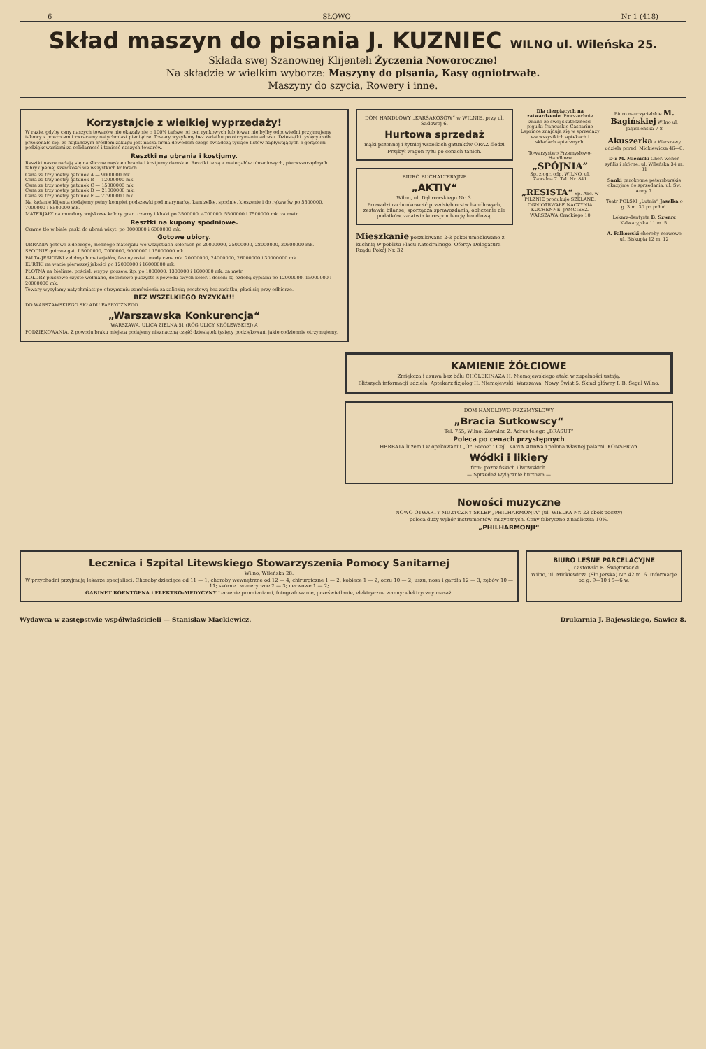6 SŁOWO Nr 1 (418)
Skład maszyn do pisania J. KUZNIEC WILNO ul. Wileńska 25.
Składa swej Szanownej Klijenteli Życzenia Noworoczne!
Na składzie w wielkim wyborze: Maszyny do pisania, Kasy ogniotrwałe.
Maszyny do szycia, Rowery i inne.
Korzystajcie z wielkiej wyprzedaży!
W razie, gdyby ceny naszych towarów nie okazały się o 100% tańsze od cen rynkowych lub towar nie byłby odpowiedni przyjmujemy takowy z powrotem i zwracamy natychmiast pieniądze. Towary wysyłamy bez zadatku po otrzymaniu adresu. Dziesiątki tysięcy osób przekonało się, że najtańszym źródłem zakupu jest nasza firma dowodem czego świadczą tysiące listów napływających z gorącemi podziękowaniami za solidarność i taniość naszych towarów.
Resztki na ubrania i kostjumy.
Resztki nasze nadają się na śliczne męskie ubrania i kostjumy damskie. Resztki te są z materjałów ubraniowych, pierwszorzędnych fabryk pełnej szerokości we wszystkich kolorach.
Cena za trzy metry gatunek A — 9000000 mk.
Cena za trzy metry gatunek B — 12000000 mk.
Cena za trzy metry gatunek C — 15000000 mk.
Cena za trzy metry gatunek D — 21000000 mk.
Cena za trzy metry gatunek E — 27900000 mk.
Na żądanie klijenta dodajemy pełny komplet podszewki pod marynarkę, kamizelkę, spodnie, kieszenie i do rękawów po 5500000, 7000000 i 8500000 mk.
MATERJAŁY na mundury wojskowe kolory gran. czarny i khaki po 3500000, 4700000, 5500000 i 7500000 mk. za metr.
Resztki na kupony spodniowe.
Czarne tło w białe paski do ubrań wizyt. po 3000000 i 6000000 mk.
Gotowe ubiory.
UBRANIA gotowe z dobrego, modnego materjału we wszystkich kolorach po 20000000, 25000000, 28000000, 30500000 mk.
SPODNIE gotowe gat. I 5000000, 7000000, 9000000 i 15000000 mk.
PALTA-JESIONKI z dobrych materjałów, fasony ostat. mody cena mk. 20000000, 24000000, 26000000 i 30000000 mk.
KURTKI na wacie pierwszej jakości po 12000000 i 16000000 mk.
PŁÓTNA na bieliznę, pościel, wsypy, poszew. itp. po 1000000, 1300000 i 1600000 mk. za metr.
KOŁDRY pluszowe czysto wełniane, deseniowe puszyste z powodu swych kolor. i deseni są ozdobą sypialni po 12000000, 15000000 i 20000000 mk.
Towary wysyłamy natychmiast po otrzymaniu zamówienia za zaliczką pocztową bez zadatku, płaci się przy odbiorze.
BEZ WSZELKIEGO RYZYKA!!!
DO WARSZAWSKIEGO SKŁADU FABRYCZNEGO
„Warszawska Konkurencja“
WARSZAWA, ULICA ZIELNA 51 (RÓG ULICY KRÓLEWSKIEJ) A
PODZIĘKOWANIA. Z powodu braku miejsca podajemy nieznaczną część dziesiątek tysięcy podziękowań, jakie codziennie otrzymujemy.
DOM HANDLOWY „KARSAKOSOW“ w WILNIE, przy ul. Sadowej 6.
Hurtowa sprzedaż
mąki pszennej i żytniej wszelkich gatunków ORAZ śledzi
Przybył wagon ryżu po cenach tanich.
BIURO BUCHALTERYJNE
„AKTIV“
Wilno, ul. Dąbrowskiego Nr. 3.
Prowadzi rachunkowość przedsiębiorstw handlowych, zestawia bilanse, sporządza sprawozdania, obliczenia dla podatków, załatwia korespondencję handlową.
Mieszkanie poszukiwane 2-3 pokoi umeblowane z kuchnią w pobliżu Placu Katedralnego. Oferty: Delegatura Rządu Pokój Nr. 32
Dla cierpiących na zatwardzenie. Powszechnie znane ze swej skuteczności pigułki francuskie Cascarine Leprince znajdują się w sprzedaży we wszystkich aptekach i składach aptecznych.
Towarzystwo Przemysłowo-Handlowe
„SPÓJNIA“
Sp. z ogr. odp. WILNO, ul. Zawalna 7. Tel. Nr. 841
„RESISTA“ Sp. Akc. w PILZNIE produkuje SZKLANE, OGNIOTRWAŁE NACZYNIA KUCHENNE. JAMCIESZ. WARSZAWA Czackiego 10
Biuro nauczycielskie M. Bagińskiej Wilno ul. Jagiellońska 7-8
Akuszerka z Warszawy udziela porad. Mickiewicza 46—6.
D-r M. Mienicki Chor. wener. syfilis i skórne. ul. Wileńska 34 m. 31
Sanki parokonne petersburskie okazyjnie do sprzedania. ul. Św. Anny 7.
Teatr POLSKI „Lutnia“ Jasełka o g. 3 m. 30 po połud.
Lekarz-dentysta B. Szwarc Kalwaryjska 11 m. 5.
A. Falkowski choroby nerwowe ul. Biskupia 12 m. 12
KAMIENIE ŻÓŁCIOWE
Zmiękcza i usuwa bez bólu CHOLEKINAZA H. Niemojewskiego ataki w zupełności ustają.
Bliższych informacji udziela: Aptekarz fizjolog H. Niemojewski, Warszawa, Nowy Świat 5. Skład główny I. B. Segal Wilno.
DOM HANDLOWO-PRZEMYSŁOWY
„Bracia Sutkowscy“
Tel. 755, Wilno, Zawalna 2. Adres telegr. „BRASUT“
Poleca po cenach przystępnych
HERBATA luzem i w opakowaniu „Or. Pecoe“ i Cejl. KAWA surowa i palona własnej palarni. KONSERWY
Wódki i likiery
firm: poznańskich i lwowskich.
— Sprzedaż wyłącznie hurtowa —
Nowości muzyczne
NOWO OTWARTY MUZYCZNY SKLEP „PHILHARMONJA“ (ul. WIELKA Nr. 23 obok poczty)
poleca duży wybór instrumentów muzycznych. Ceny fabryczne z nadliczką 10%.
„PHILHARMONJI“
Lecznica i Szpital Litewskiego Stowarzyszenia Pomocy Sanitarnej
Wilno, Wileńska 28.
W przychodni przyjmują lekarze specjaliści: Choroby dziecięce od 11 — 1; choroby wewnętrzne od 12 — 4; chirurgiczne 1 — 2; kobiece 1 — 2; oczu 10 — 2; uszu, nosa i gardła 12 — 3; zębów 10 — 11; skórne i weneryczne 2 — 3; nerwowe 1 — 2;
GABINET ROENTGENA i ELEKTRO-MEDYCZNY Leczenie promieniami, fotografowanie, prześwietlanie, elektryczne wanny; elektryczny masaż.
BIURO LEŚNE PARCELACYJNE
J. Łastowski B. Świętorzecki
Wilno, ul. Mickiewicza (Sło Jerska) Nr. 42 m. 6. Informacje od g. 9—10 i 5—6 w.
Wydawca w zastępstwie współwłaścicieli — Stanisław Mackiewicz. Drukarnia J. Bajewskiego, Sawicz 8.